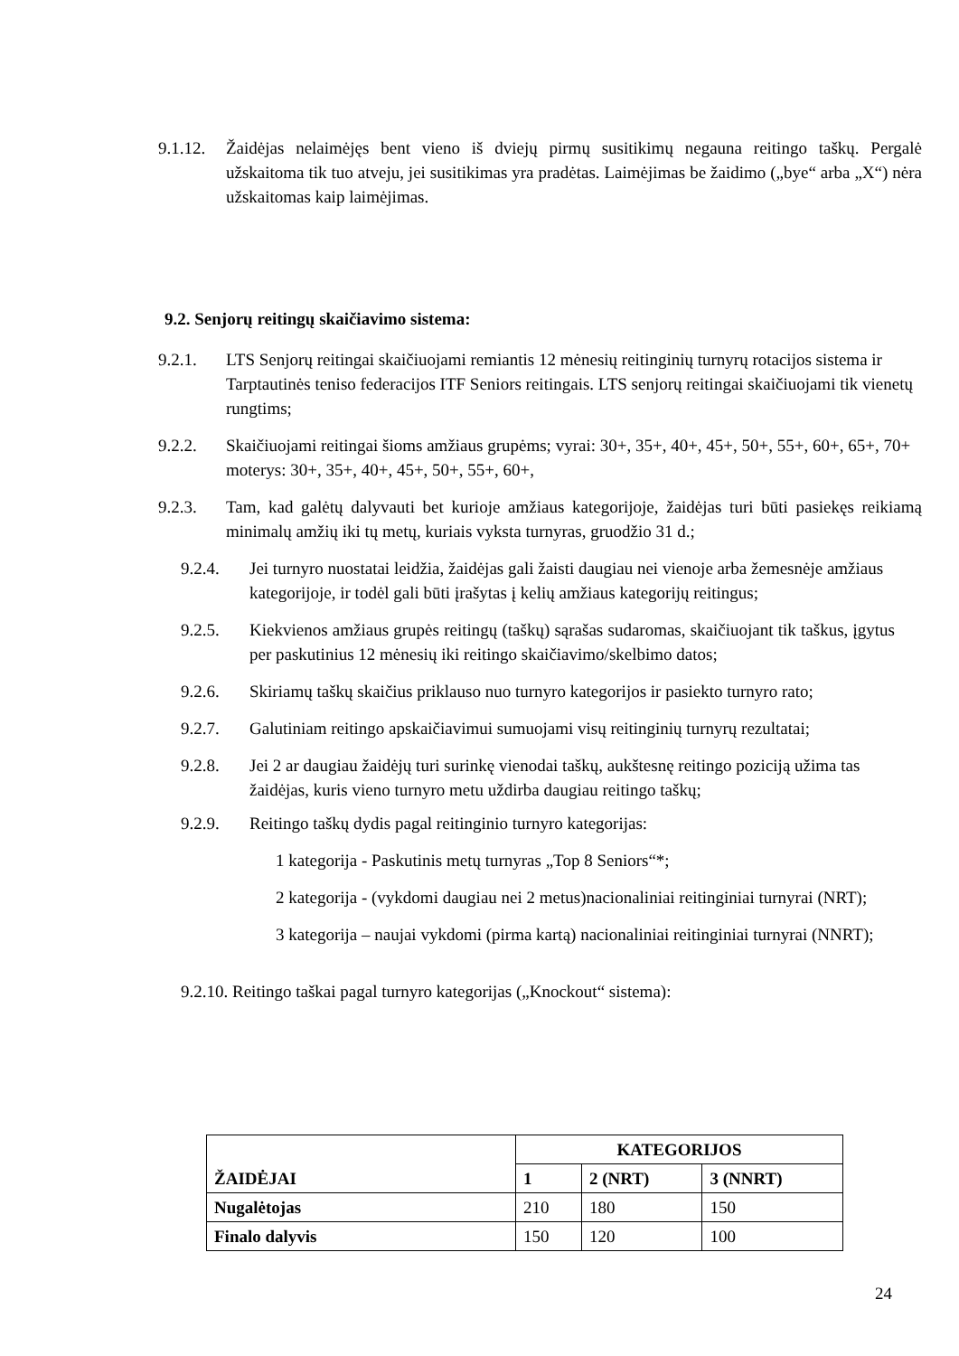9.1.12. Žaidėjas nelaimėjęs bent vieno iš dviejų pirmų susitikimų negauna reitingo taškų. Pergalė užskaitoma tik tuo atveju, jei susitikimas yra pradėtas. Laimėjimas be žaidimo („bye“ arba „X“) nėra užskaitomas kaip laimėjimas.
9.2. Senjorų reitingų skaičiavimo sistema:
9.2.1. LTS Senjorų reitingai skaičiuojami remiantis 12 mėnesių reitinginių turnyrų rotacijos sistema ir Tarptautinės teniso federacijos ITF Seniors reitingais. LTS senjorų reitingai skaičiuojami tik vienetų rungtims;
9.2.2. Skaičiuojami reitingai šioms amžiaus grupėms; vyrai: 30+, 35+, 40+, 45+, 50+, 55+, 60+, 65+, 70+ moterys: 30+, 35+, 40+, 45+, 50+, 55+, 60+,
9.2.3. Tam, kad galėtų dalyvauti bet kurioje amžiaus kategorijoje, žaidėjas turi būti pasiekęs reikiamą minimalų amžių iki tų metų, kuriais vyksta turnyras, gruodžio 31 d.;
9.2.4. Jei turnyro nuostatai leidžia, žaidėjas gali žaisti daugiau nei vienoje arba žemesnėje amžiaus kategorijoje, ir todėl gali būti įrašytas į kelių amžiaus kategorijų reitingus;
9.2.5. Kiekvienos amžiaus grupės reitingų (taškų) sąrašas sudaromas, skaičiuojant tik taškus, įgytus per paskutinius 12 mėnesių iki reitingo skaičiavimo/skelbimo datos;
9.2.6. Skiriamų taškų skaičius priklauso nuo turnyro kategorijos ir pasiekto turnyro rato;
9.2.7. Galutiniam reitingo apskaičiavimui sumuojami visų reitinginių turnyrų rezultatai;
9.2.8. Jei 2 ar daugiau žaidėjų turi surinkę vienodai taškų, aukštesnę reitingo poziciją užima tas žaidėjas, kuris vieno turnyro metu uždirba daugiau reitingo taškų;
9.2.9. Reitingo taškų dydis pagal reitinginio turnyro kategorijas:
1 kategorija - Paskutinis metų turnyras „Top 8 Seniors“*;
2 kategorija - (vykdomi daugiau nei 2 metus)nacionaliniai reitinginiai turnyrai (NRT);
3 kategorija – naujai vykdomi (pirma kartą) nacionaliniai reitinginiai turnyrai (NNRT);
9.2.10. Reitingo taškai pagal turnyro kategorijas („Knockout“ sistema):
| ŽAIDĖJAI | KATEGORIJOS | | |
| --- | --- | --- | --- |
| | 1 | 2 (NRT) | 3 (NNRT) |
| Nugalėtojas | 210 | 180 | 150 |
| Finalo dalyvis | 150 | 120 | 100 |
24